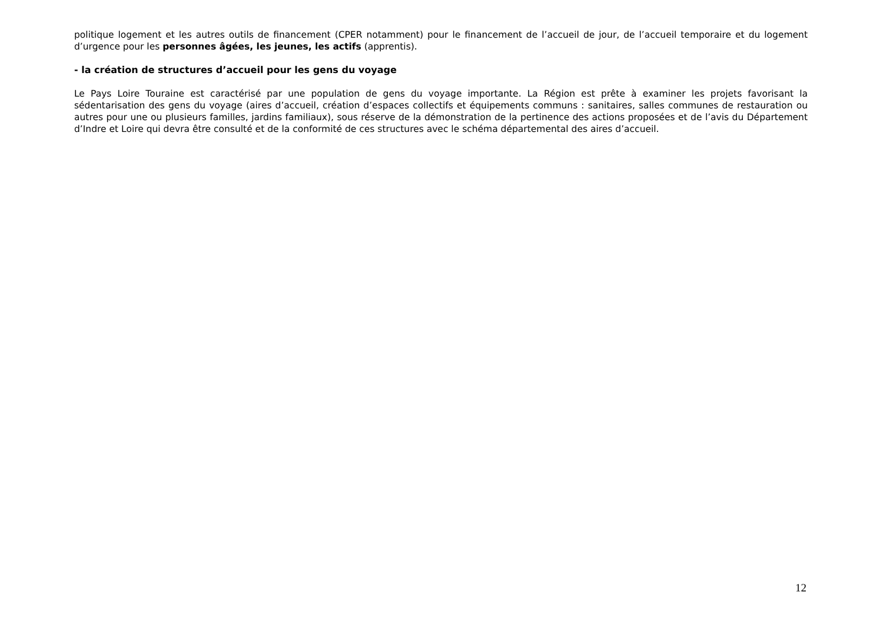politique logement et les autres outils de financement (CPER notamment) pour le financement de l’accueil de jour, de l’accueil temporaire et du logement d’urgence pour les personnes âgées, les jeunes, les actifs (apprentis).
- la création de structures d’accueil pour les gens du voyage
Le Pays Loire Touraine est caractérisé par une population de gens du voyage importante. La Région est prête à examiner les projets favorisant la sédentarisation des gens du voyage (aires d’accueil, création d’espaces collectifs et équipements communs : sanitaires, salles communes de restauration ou autres pour une ou plusieurs familles, jardins familiaux), sous réserve de la démonstration de la pertinence des actions proposées et de l’avis du Département d’Indre et Loire qui devra être consulté et de la conformité de ces structures avec le schéma départemental des aires d’accueil.
12